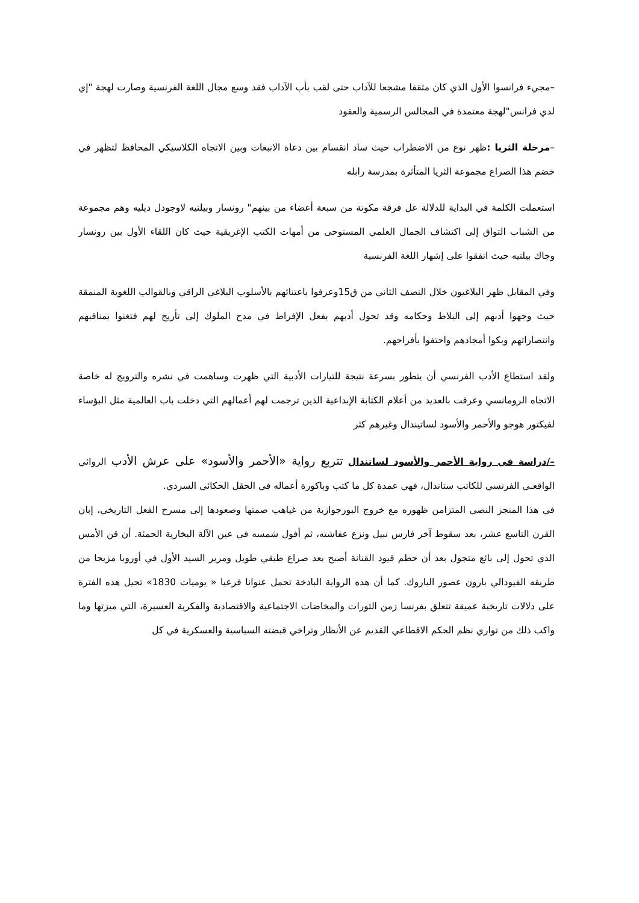–مجيء فرانسوا الأول الذي كان مثقفا مشجعا للآداب حتى لقب بأب الآداب فقد وسع مجال اللغة الفرنسية وصارت لهجة "إي لدي فرانس"لهجة معتمدة في المجالس الرسمية والعقود
–مرحلة الثريا : ظهر نوع من الاضطراب حيث ساد انقسام بين دعاة الانبعاث وبين الاتجاه الكلاسيكي المحافظ لتظهر في خضم هذا الصراع مجموعة الثريا المتأثرة بمدرسة رابله
استعملت الكلمة في البداية للدلالة عل فرقة مكونة من سبعة أعضاء من بينهم" رونسار وبيلتيه لاوجودل ديليه وهم مجموعة من الشباب التواق إلى اكتشاف الجمال العلمي المستوحى من أمهات الكتب الإغريقية حيث كان اللقاء الأول بين رونسار وجاك بيلتيه حيث اتفقوا على إشهار اللغة الفرنسية
وفي المقابل ظهر البلاغيون خلال النصف الثاني من ق15وعرفوا باعتنائهم بالأسلوب البلاغي الراقي وبالقوالب اللغوية المنمقة حيث وجهوا أدبهم إلى البلاط وحكامه وقد تحول أدبهم بفعل الإفراط في مدح الملوك إلى تأريخ لهم فتغنوا بمناقبهم وانتصاراتهم وبكوا أمجادهم واحتفوا بأفراحهم.
ولقد استطاع الأدب الفرنسي أن يتطور بسرعة نتيجة للتيارات الأدبية التي ظهرت وساهمت في نشره والترويج له خاصة الاتجاه الرومانسي وعرفت بالعديد من أعلام الكتابة الإبداعية الذين ترجمت لهم أعمالهم التي دخلت باب العالمية مثل البؤساء لفيكتور هوجو والأحمر والأسود لساتيندال وغيرهم كثر
–/دراسة في رواية الأحمر والأسود لساتندال تتربع رواية «الأحمر والأسود» على عرش الأدب الروائي الواقعـي الفرنسي للكاتب ستاندال، فهي عمدة كل ما كتب وباكورة أعماله في الحقل الحكائي السردي.
في هذا المنجز النصي المتزامن ظهوره مع خروج البورجوازية من غياهب صمتها وصعودها إلى مسرح الفعل التاريخي، إبان القرن التاسع عشر، بعد سقوط آخر فارس نبيل ونزع عفاشته، ثم أفول شمسه في عين الآلة البخارية الحمئة. أن قن الأمس الذي تحول إلى بائع متجول بعد أن حطم قيود القنانة أصبح بعد صراع طبقي طويل ومرير السيد الأول في أوروبا مزيحا من طريقه الفيودالي بارون عصور الباروك. كما أن هذه الرواية الباذخة تحمل عنوانا فرعيا « يوميات 1830» تحيل هذه الفترة على دلالات تاريخية عميقة تتعلق بفرنسا زمن الثورات والمخاضات الاجتماعية والاقتصادية والفكرية العسيرة، التي ميزتها وما واكب ذلك من تواري نظم الحكم الاقطاعي القديم عن الأنظار وتراخي قبضته السياسية والعسكرية في كل